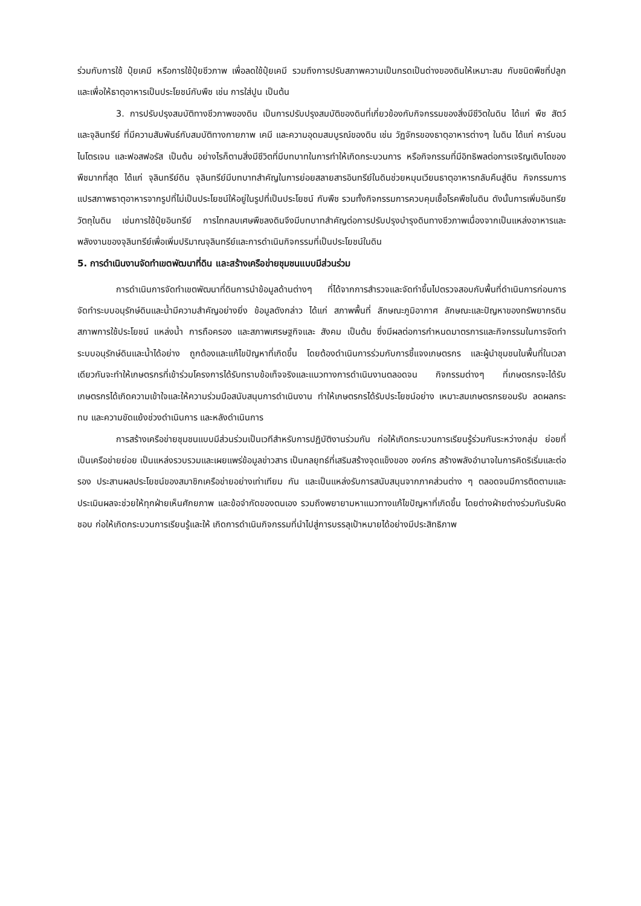ร่วมกับการใช้ ปุ๋ยเคมี หรือการใช้ปุ๋ยชีวภาพ เพื่อลดใช้ปุ๋ยเคมี รวมถึงการปรับสภาพความเป็นกรดเป็นด่างของดินให้เหมาะสม กับชนิดพืชที่ปลูกและเพื่อให้ธาตุอาหารเป็นประโยชน์กับพืช เช่น การใส่ปูน เป็นต้น
3. การปรับปรุงสมบัติทางชีวภาพของดิน เป็นการปรับปรุงสมบัติของดินที่เกี่ยวข้องกับกิจกรรมของสิ่งมีชีวิตในดิน ได้แก่ พืช สัตว์ และจุลินทรีย์ ที่มีความสัมพันธ์กับสมบัติทางกายภาพ เคมี และความอุดมสมบูรณ์ของดิน เช่น วัฏจักรของธาตุอาหารต่างๆ ในดิน ได้แก่ คาร์บอน ไนโตรเจน และฟอสฟอรัส เป็นต้น อย่างไรก็ตามสิ่งมีชีวิตที่มีบทบาทในการทำให้เกิดกระบวนการ หรือกิจกรรมที่มีอิทธิพลต่อการเจริญเติบโตของพืชมากที่สุด ได้แก่ จุลินทรีย์ดิน จุลินทรีย์มีบทบาทสำคัญในการย่อยสลายสารอินทรีย์ในดินช่วยหมุนเวียนธาตุอาหารกลับคืนสู่ดิน กิจกรรมการแปรสภาพธาตุอาหารจากรูปที่ไม่เป็นประโยชน์ให้อยู่ในรูปที่เป็นประโยชน์ กับพืช รวมทั้งกิจกรรมการควบคุมเชื้อโรคพืชในดิน ดังนั้นการเพิ่มอินทรียวัตถุในดิน เช่นการใช้ปุ๋ยอินทรีย์ การไถกลบเศษพืชลงดินจึงมีบทบาทสำคัญต่อการปรับปรุงบำรุงดินทางชีวภาพเนื่องจากเป็นแหล่งอาหารและ พลังงานของจุลินทรีย์เพื่อเพิ่มปริมาณจุลินทรีย์และการดำเนินกิจกรรมที่เป็นประโยชน์ในดิน
5. การดำเนินงานจัดทำเขตพัฒนาที่ดิน และสร้างเครือข่ายชุมชนแบบมีส่วนร่วม
การดำเนินการจัดทำเขตพัฒนาที่ดินการนำข้อมูลด้านต่างๆ ที่ได้จากการสำรวจและจัดทำขึ้นไปตรวจสอบกับพื้นที่ดำเนินการก่อนการ จัดทำระบบอนุรักษ์ดินและน้ำมีความสำคัญอย่างยิ่ง ข้อมูลดังกล่าว ได้แก่ สภาพพื้นที่ ลักษณะภูมิอากาศ ลักษณะและปัญหาของทรัพยากรดิน สภาพการใช้ประโยชน์ แหล่งน้ำ การถือครอง และสภาพเศรษฐกิจและ สังคม เป็นต้น ซึ่งมีผลต่อการกำหนดมาตรการและกิจกรรมในการจัดทำระบบอนุรักษ์ดินและน้ำได้อย่าง ถูกต้องและแก้ไขปัญหาที่เกิดขึ้น โดยต้องดำเนินการร่วมกับการชี้แจงเกษตรกร และผู้นำชุมชนในพื้นที่ในเวลาเดียวกันจะทำให้เกษตรกรที่เข้าร่วมโครงการได้รับทราบข้อเท็จจริงและแนวทางการดำเนินงานตลอดจน กิจกรรมต่างๆ ที่เกษตรกรจะได้รับ เกษตรกรได้เกิดความเข้าใจและให้ความร่วมมือสนับสนุนการดำเนินงาน ทำให้เกษตรกรได้รับประโยชน์อย่าง เหมาะสมเกษตรกรยอมรับ ลดผลกระทบ และความขัดแย้งช่วงดำเนินการ และหลังดำเนินการ
การสร้างเครือข่ายชุมชนแบบมีส่วนร่วมเป็นเวทีสำหรับการปฏิบัติงานร่วมกัน ก่อให้เกิดกระบวนการเรียนรู้ร่วมกันระหว่างกลุ่ม ย่อยที่เป็นเครือข่ายย่อย เป็นแหล่งรวบรวมและเผยแพร่ข้อมูลข่าวสาร เป็นกลยุทธ์ที่เสริมสร้างจุดแข็งของ องค์กร สร้างพลังอำนาจในการคิดริเริ่มและต่อรอง ประสานผลประโยชน์ของสมาชิกเครือข่ายอย่างเท่าเทียม กัน และเป็นแหล่งรับการสนับสนุนจากภาคส่วนต่าง ๆ ตลอดจนมีการติดตามและประเมินผลจะช่วยให้ทุกฝ่ายเห็นศักยภาพ และข้อจำกัดของตนเอง รวมถึงพยายามหาแนวทางแก้ไขปัญหาที่เกิดขึ้น โดยต่างฝ่ายต่างร่วมกันรับผิดชอบ ก่อให้เกิดกระบวนการเรียนรู้และให้ เกิดการดำเนินกิจกรรมที่นำไปสู่การบรรลุเป้าหมายได้อย่างมีประสิทธิภาพ